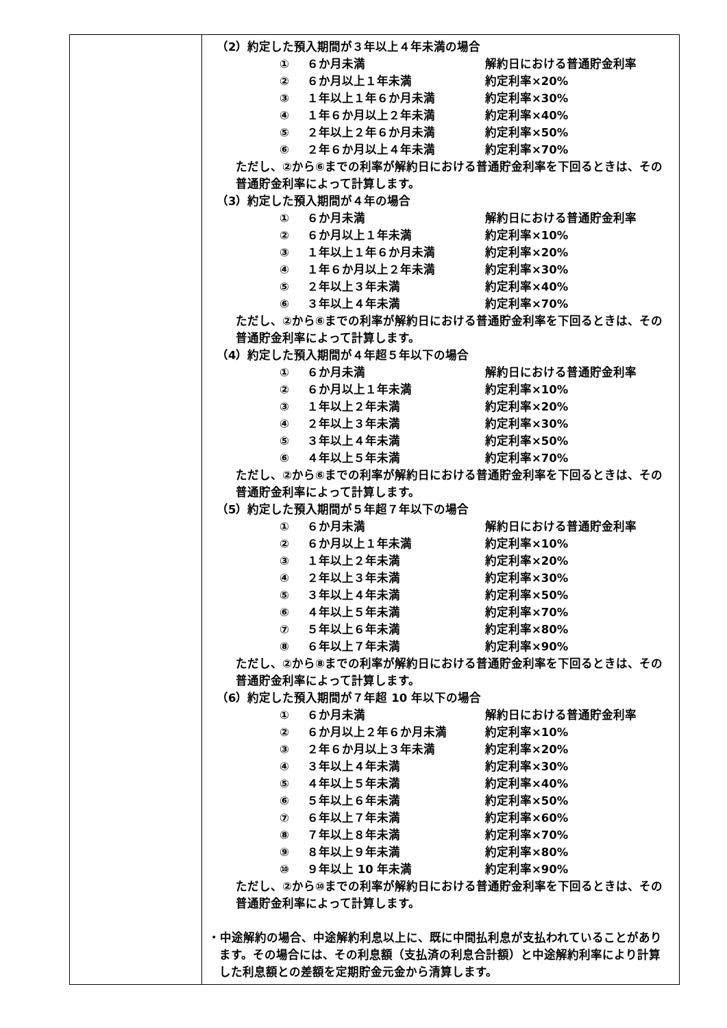| | （2）約定した預入期間が３年以上４年未満の場合 / ① / ６か月未満 / 解約日における普通貯金利率 / / ② / ６か月以上１年未満 / 約定利率×20% / / ③ / １年以上１年６か月未満 / 約定利率×30% / / ④ / １年６か月以上２年未満 / 約定利率×40% / / ⑤ / ２年以上２年６か月未満 / 約定利率×50% / / ⑥ / ２年６か月以上４年未満 / 約定利率×70% / ただし、②から⑥までの利率が解約日における普通貯金利率を下回るときは、その普通貯金利率によって計算します。 （3）約定した預入期間が４年の場合 / ① / ６か月未満 / 解約日における普通貯金利率 / / ② / ６か月以上１年未満 / 約定利率×10% / / ③ / １年以上１年６か月未満 / 約定利率×20% / / ④ / １年６か月以上２年未満 / 約定利率×30% / / ⑤ / ２年以上３年未満 / 約定利率×40% / / ⑥ / ３年以上４年未満 / 約定利率×70% / ただし、②から⑥までの利率が解約日における普通貯金利率を下回るときは、その普通貯金利率によって計算します。 （4）約定した預入期間が４年超５年以下の場合 / ① / ６か月未満 / 解約日における普通貯金利率 / / ② / ６か月以上１年未満 / 約定利率×10% / / ③ / １年以上２年未満 / 約定利率×20% / / ④ / ２年以上３年未満 / 約定利率×30% / / ⑤ / ３年以上４年未満 / 約定利率×50% / / ⑥ / ４年以上５年未満 / 約定利率×70% / ただし、②から⑥までの利率が解約日における普通貯金利率を下回るときは、その普通貯金利率によって計算します。 （5）約定した預入期間が５年超７年以下の場合 / ① / ６か月未満 / 解約日における普通貯金利率 / / ② / ６か月以上１年未満 / 約定利率×10% / / ③ / １年以上２年未満 / 約定利率×20% / / ④ / ２年以上３年未満 / 約定利率×30% / / ⑤ / ３年以上４年未満 / 約定利率×50% / / ⑥ / ４年以上５年未満 / 約定利率×70% / / ⑦ / ５年以上６年未満 / 約定利率×80% / / ⑧ / ６年以上７年未満 / 約定利率×90% / ただし、②から⑧までの利率が解約日における普通貯金利率を下回るときは、その普通貯金利率によって計算します。 （6）約定した預入期間が７年超 10 年以下の場合 / ① / ６か月未満 / 解約日における普通貯金利率 / / ② / ６か月以上２年６か月未満 / 約定利率×10% / / ③ / ２年６か月以上３年未満 / 約定利率×20% / / ④ / ３年以上４年未満 / 約定利率×30% / / ⑤ / ４年以上５年未満 / 約定利率×40% / / ⑥ / ５年以上６年未満 / 約定利率×50% / / ⑦ / ６年以上７年未満 / 約定利率×60% / / ⑧ / ７年以上８年未満 / 約定利率×70% / / ⑨ / ８年以上９年未満 / 約定利率×80% / / ⑩ / ９年以上 10 年未満 / 約定利率×90% / ただし、②から⑩までの利率が解約日における普通貯金利率を下回るときは、その普通貯金利率によって計算します。 ・中途解約の場合、中途解約利息以上に、既に中間払利息が支払われていることがあります。その場合には、その利息額（支払済の利息合計額）と中途解約利率により計算した利息額との差額を定期貯金元金から清算します。 |